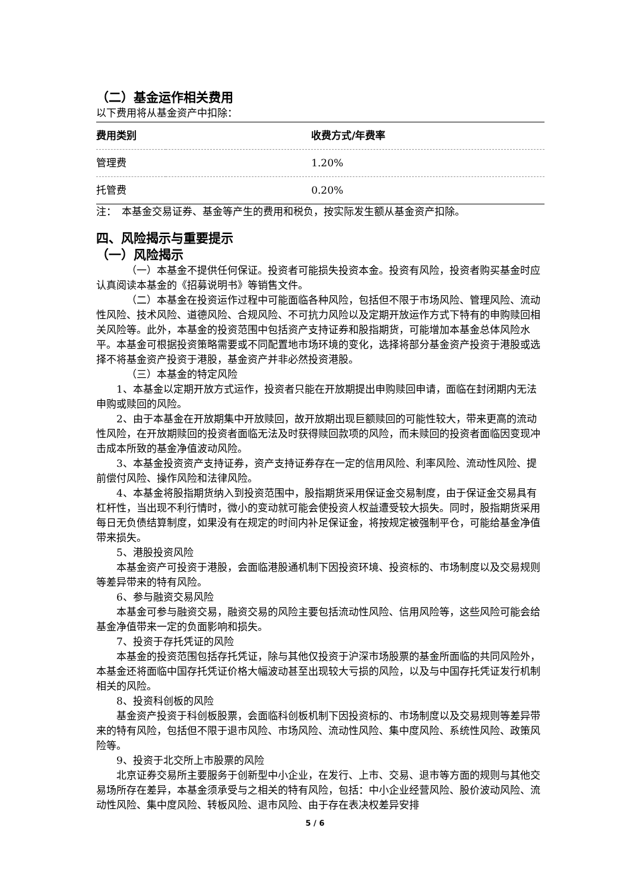（二）基金运作相关费用
以下费用将从基金资产中扣除：
| 费用类别 | 收费方式/年费率 |
| --- | --- |
| 管理费 | 1.20% |
| 托管费 | 0.20% |
注：　本基金交易证券、基金等产生的费用和税负，按实际发生额从基金资产扣除。
四、风险揭示与重要提示
（一）风险揭示
（一）本基金不提供任何保证。投资者可能损失投资本金。投资有风险，投资者购买基金时应认真阅读本基金的《招募说明书》等销售文件。
（二）本基金在投资运作过程中可能面临各种风险，包括但不限于市场风险、管理风险、流动性风险、技术风险、道德风险、合规风险、不可抗力风险以及定期开放运作方式下特有的申购赎回相关风险等。此外，本基金的投资范围中包括资产支持证券和股指期货，可能增加本基金总体风险水平。本基金可根据投资策略需要或不同配置地市场环境的变化，选择将部分基金资产投资于港股或选择不将基金资产投资于港股，基金资产并非必然投资港股。
（三）本基金的特定风险
1、本基金以定期开放方式运作，投资者只能在开放期提出申购赎回申请，面临在封闭期内无法申购或赎回的风险。
2、由于本基金在开放期集中开放赎回，故开放期出现巨额赎回的可能性较大，带来更高的流动性风险，在开放期赎回的投资者面临无法及时获得赎回款项的风险，而未赎回的投资者面临因变现冲击成本所致的基金净值波动风险。
3、本基金投资资产支持证券，资产支持证券存在一定的信用风险、利率风险、流动性风险、提前偿付风险、操作风险和法律风险。
4、本基金将股指期货纳入到投资范围中，股指期货采用保证金交易制度，由于保证金交易具有杠杆性，当出现不利行情时，微小的变动就可能会使投资人权益遭受较大损失。同时，股指期货采用每日无负债结算制度，如果没有在规定的时间内补足保证金，将按规定被强制平仓，可能给基金净值带来损失。
5、港股投资风险
本基金资产可投资于港股，会面临港股通机制下因投资环境、投资标的、市场制度以及交易规则等差异带来的特有风险。
6、参与融资交易风险
本基金可参与融资交易，融资交易的风险主要包括流动性风险、信用风险等，这些风险可能会给基金净值带来一定的负面影响和损失。
7、投资于存托凭证的风险
本基金的投资范围包括存托凭证，除与其他仅投资于沪深市场股票的基金所面临的共同风险外，本基金还将面临中国存托凭证价格大幅波动甚至出现较大亏损的风险，以及与中国存托凭证发行机制相关的风险。
8、投资科创板的风险
基金资产投资于科创板股票，会面临科创板机制下因投资标的、市场制度以及交易规则等差异带来的特有风险，包括但不限于退市风险、市场风险、流动性风险、集中度风险、系统性风险、政策风险等。
9、投资于北交所上市股票的风险
北京证券交易所主要服务于创新型中小企业，在发行、上市、交易、退市等方面的规则与其他交易场所存在差异，本基金须承受与之相关的特有风险，包括：中小企业经营风险、股价波动风险、流动性风险、集中度风险、转板风险、退市风险、由于存在表决权差异安排
5 / 6